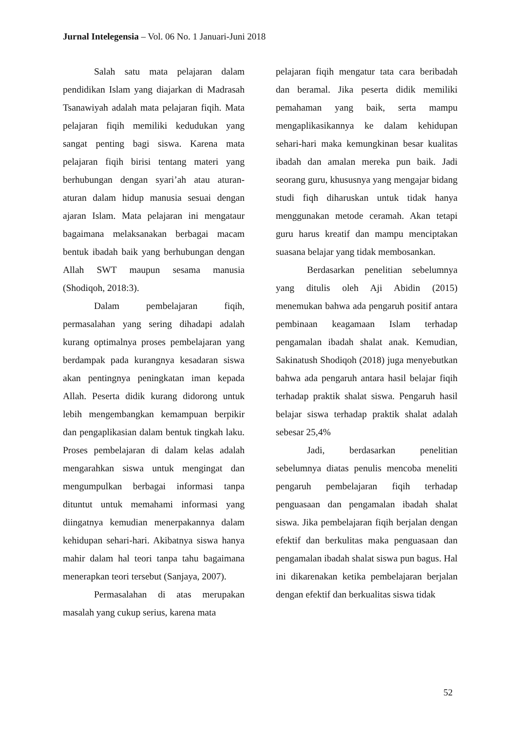Jurnal Intelegensia – Vol. 06 No. 1 Januari-Juni 2018
Salah satu mata pelajaran dalam pendidikan Islam yang diajarkan di Madrasah Tsanawiyah adalah mata pelajaran fiqih. Mata pelajaran fiqih memiliki kedudukan yang sangat penting bagi siswa. Karena mata pelajaran fiqih birisi tentang materi yang berhubungan dengan syari’ah atau aturan-aturan dalam hidup manusia sesuai dengan ajaran Islam. Mata pelajaran ini mengataur bagaimana melaksanakan berbagai macam bentuk ibadah baik yang berhubungan dengan Allah SWT maupun sesama manusia (Shodiqoh, 2018:3).
Dalam pembelajaran fiqih, permasalahan yang sering dihadapi adalah kurang optimalnya proses pembelajaran yang berdampak pada kurangnya kesadaran siswa akan pentingnya peningkatan iman kepada Allah. Peserta didik kurang didorong untuk lebih mengembangkan kemampuan berpikir dan pengaplikasian dalam bentuk tingkah laku. Proses pembelajaran di dalam kelas adalah mengarahkan siswa untuk mengingat dan mengumpulkan berbagai informasi tanpa dituntut untuk memahami informasi yang diingatnya kemudian menerpakannya dalam kehidupan sehari-hari. Akibatnya siswa hanya mahir dalam hal teori tanpa tahu bagaimana menerapkan teori tersebut (Sanjaya, 2007).
Permasalahan di atas merupakan masalah yang cukup serius, karena mata
pelajaran fiqih mengatur tata cara beribadah dan beramal. Jika peserta didik memiliki pemahaman yang baik, serta mampu mengaplikasikannya ke dalam kehidupan sehari-hari maka kemungkinan besar kualitas ibadah dan amalan mereka pun baik. Jadi seorang guru, khususnya yang mengajar bidang studi fiqh diharuskan untuk tidak hanya menggunakan metode ceramah. Akan tetapi guru harus kreatif dan mampu menciptakan suasana belajar yang tidak membosankan.
Berdasarkan penelitian sebelumnya yang ditulis oleh Aji Abidin (2015) menemukan bahwa ada pengaruh positif antara pembinaan keagamaan Islam terhadap pengamalan ibadah shalat anak. Kemudian, Sakinatush Shodiqoh (2018) juga menyebutkan bahwa ada pengaruh antara hasil belajar fiqih terhadap praktik shalat siswa. Pengaruh hasil belajar siswa terhadap praktik shalat adalah sebesar 25,4%
Jadi, berdasarkan penelitian sebelumnya diatas penulis mencoba meneliti pengaruh pembelajaran fiqih terhadap penguasaan dan pengamalan ibadah shalat siswa. Jika pembelajaran fiqih berjalan dengan efektif dan berkulitas maka penguasaan dan pengamalan ibadah shalat siswa pun bagus. Hal ini dikarenakan ketika pembelajaran berjalan dengan efektif dan berkualitas siswa tidak
52